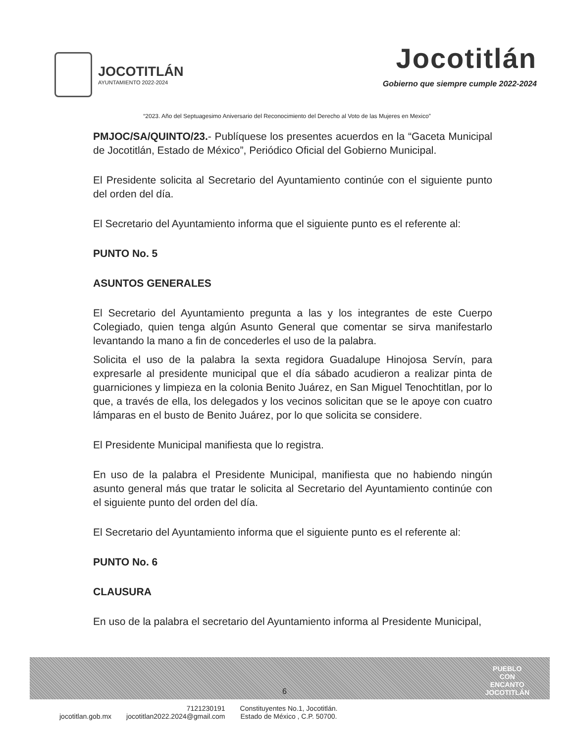JOCOTITLÁN
AYUNTAMIENTO 2022-2024
Jocotitlán
Gobierno que siempre cumple 2022-2024
“2023. Año del Septuagesimo Aniversario del Reconocimiento del Derecho al Voto de las Mujeres en Mexico”
PMJOC/SA/QUINTO/23.- Publíquese los presentes acuerdos en la “Gaceta Municipal de Jocotitlán, Estado de México”, Periódico Oficial del Gobierno Municipal.
El Presidente solicita al Secretario del Ayuntamiento continúe con el siguiente punto del orden del día.
El Secretario del Ayuntamiento informa que el siguiente punto es el referente al:
PUNTO No. 5
ASUNTOS GENERALES
El Secretario del Ayuntamiento pregunta a las y los integrantes de este Cuerpo Colegiado, quien tenga algún Asunto General que comentar se sirva manifestarlo levantando la mano a fin de concederles el uso de la palabra.
Solicita el uso de la palabra la sexta regidora Guadalupe Hinojosa Servín, para expresarle al presidente municipal que el día sábado acudieron a realizar pinta de guarniciones y limpieza en la colonia Benito Juárez, en San Miguel Tenochtitlan, por lo que, a través de ella, los delegados y los vecinos solicitan que se le apoye con cuatro lámparas en el busto de Benito Juárez, por lo que solicita se considere.
El Presidente Municipal manifiesta que lo registra.
En uso de la palabra el Presidente Municipal, manifiesta que no habiendo ningún asunto general más que tratar le solicita al Secretario del Ayuntamiento continúe con el siguiente punto del orden del día.
El Secretario del Ayuntamiento informa que el siguiente punto es el referente al:
PUNTO No. 6
CLAUSURA
En uso de la palabra el secretario del Ayuntamiento informa al Presidente Municipal,
6
PUEBLO
CON
ENCANTO
JOCOTITLÁN
jocotitlan.gob.mx
7121230191
jocotitlan2022.2024@gmail.com
Constituyentes No.1, Jocotitlán.
Estado de México , C.P. 50700.